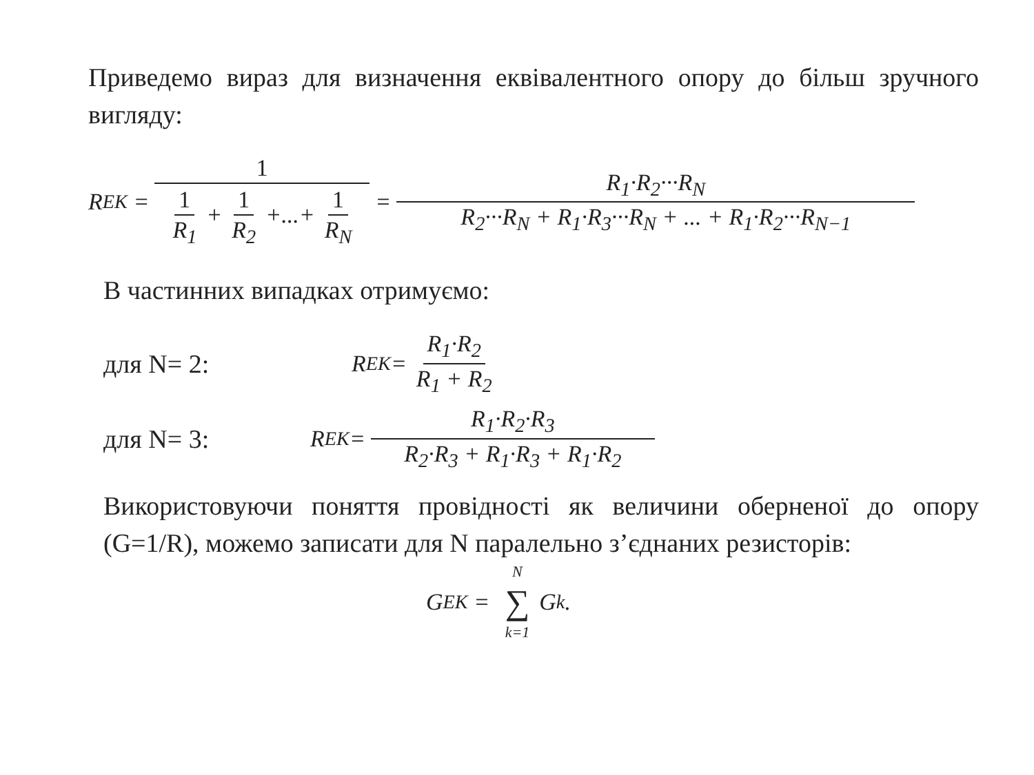Приведемо вираз для визначення еквівалентного опору до більш зручного вигляду:
R<sub>ЕК</sub> = 1 1 R<sub>1</sub> + 1 R<sub>2</sub> +...+ 1 R<sub>N</sub> = R<sub>1</sub>·R<sub>2</sub>···R<sub>N</sub> R<sub>2</sub>···R<sub>N</sub> + R<sub>1</sub>·R<sub>3</sub>···R<sub>N</sub> + ... + R<sub>1</sub>·R<sub>2</sub>···R<sub>N−1</sub>
В частинних випадках отримуємо:
для N= 2: R<sub>ЕК</sub> = R<sub>1</sub>·R<sub>2</sub> R<sub>1</sub> + R<sub>2</sub>
для N= 3: R<sub>ЕК</sub> = R<sub>1</sub>·R<sub>2</sub>·R<sub>3</sub> R<sub>2</sub>·R<sub>3</sub> + R<sub>1</sub>·R<sub>3</sub> + R<sub>1</sub>·R<sub>2</sub>
Використовуючи поняття провідності як величини оберненої до опору (G=1/R), можемо записати для N паралельно з’єднаних резисторів:
G<sub>ЕК</sub> = N ∑ k=1 G<sub>k</sub>.